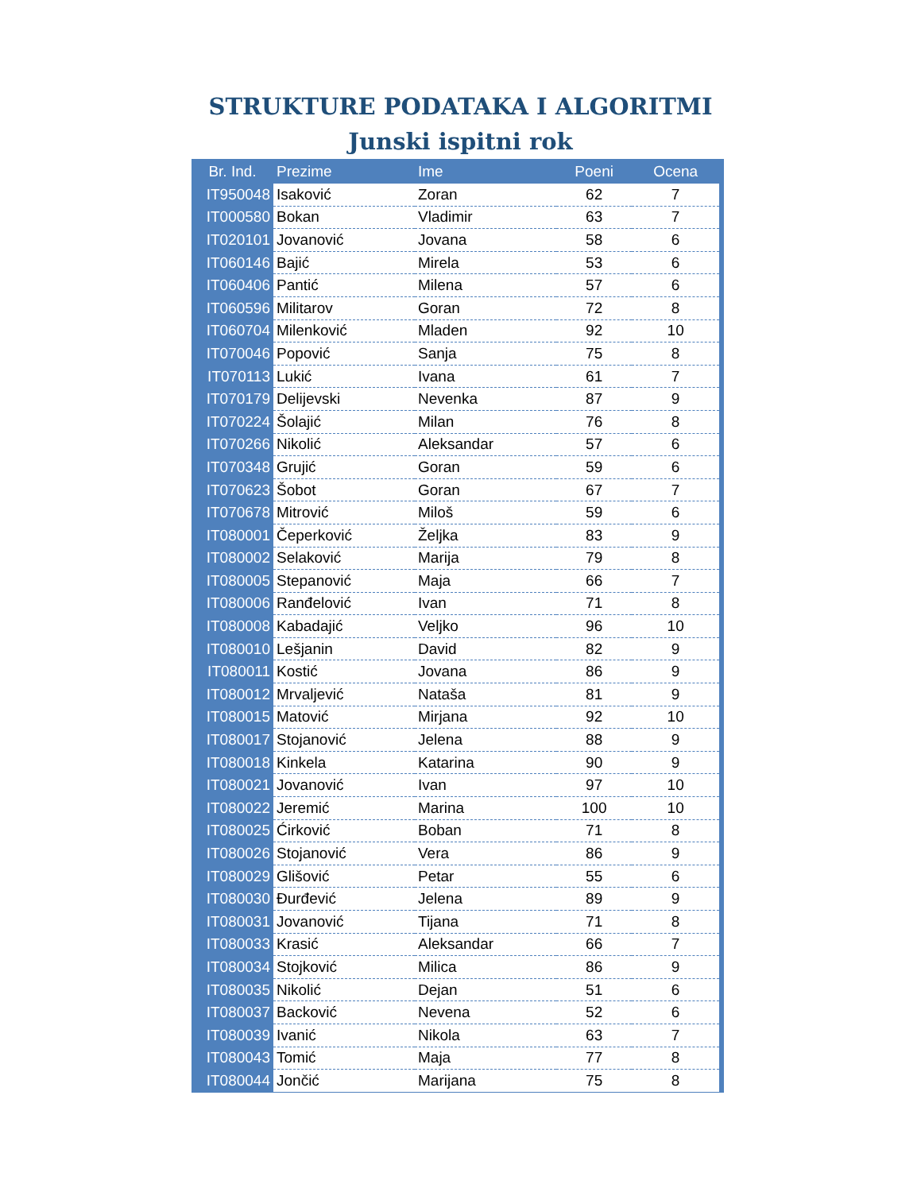STRUKTURE PODATAKA I ALGORITMI
Junski ispitni rok
| Br. Ind. | Prezime | Ime | Poeni | Ocena |
| --- | --- | --- | --- | --- |
| IT950048 | Isaković | Zoran | 62 | 7 |
| IT000580 | Bokan | Vladimir | 63 | 7 |
| IT020101 | Jovanović | Jovana | 58 | 6 |
| IT060146 | Bajić | Mirela | 53 | 6 |
| IT060406 | Pantić | Milena | 57 | 6 |
| IT060596 | Militarov | Goran | 72 | 8 |
| IT060704 | Milenković | Mladen | 92 | 10 |
| IT070046 | Popović | Sanja | 75 | 8 |
| IT070113 | Lukić | Ivana | 61 | 7 |
| IT070179 | Delijevski | Nevenka | 87 | 9 |
| IT070224 | Šolajić | Milan | 76 | 8 |
| IT070266 | Nikolić | Aleksandar | 57 | 6 |
| IT070348 | Grujić | Goran | 59 | 6 |
| IT070623 | Šobot | Goran | 67 | 7 |
| IT070678 | Mitrović | Miloš | 59 | 6 |
| IT080001 | Čeperković | Željka | 83 | 9 |
| IT080002 | Selaković | Marija | 79 | 8 |
| IT080005 | Stepanović | Maja | 66 | 7 |
| IT080006 | Ranđelović | Ivan | 71 | 8 |
| IT080008 | Kabadajić | Veljko | 96 | 10 |
| IT080010 | Lešjanin | David | 82 | 9 |
| IT080011 | Kostić | Jovana | 86 | 9 |
| IT080012 | Mrvaljević | Nataša | 81 | 9 |
| IT080015 | Matović | Mirjana | 92 | 10 |
| IT080017 | Stojanović | Jelena | 88 | 9 |
| IT080018 | Kinkela | Katarina | 90 | 9 |
| IT080021 | Jovanović | Ivan | 97 | 10 |
| IT080022 | Jeremić | Marina | 100 | 10 |
| IT080025 | Ćirković | Boban | 71 | 8 |
| IT080026 | Stojanović | Vera | 86 | 9 |
| IT080029 | Glišović | Petar | 55 | 6 |
| IT080030 | Đurđević | Jelena | 89 | 9 |
| IT080031 | Jovanović | Tijana | 71 | 8 |
| IT080033 | Krasić | Aleksandar | 66 | 7 |
| IT080034 | Stojković | Milica | 86 | 9 |
| IT080035 | Nikolić | Dejan | 51 | 6 |
| IT080037 | Backović | Nevena | 52 | 6 |
| IT080039 | Ivanić | Nikola | 63 | 7 |
| IT080043 | Tomić | Maja | 77 | 8 |
| IT080044 | Jončić | Marijana | 75 | 8 |